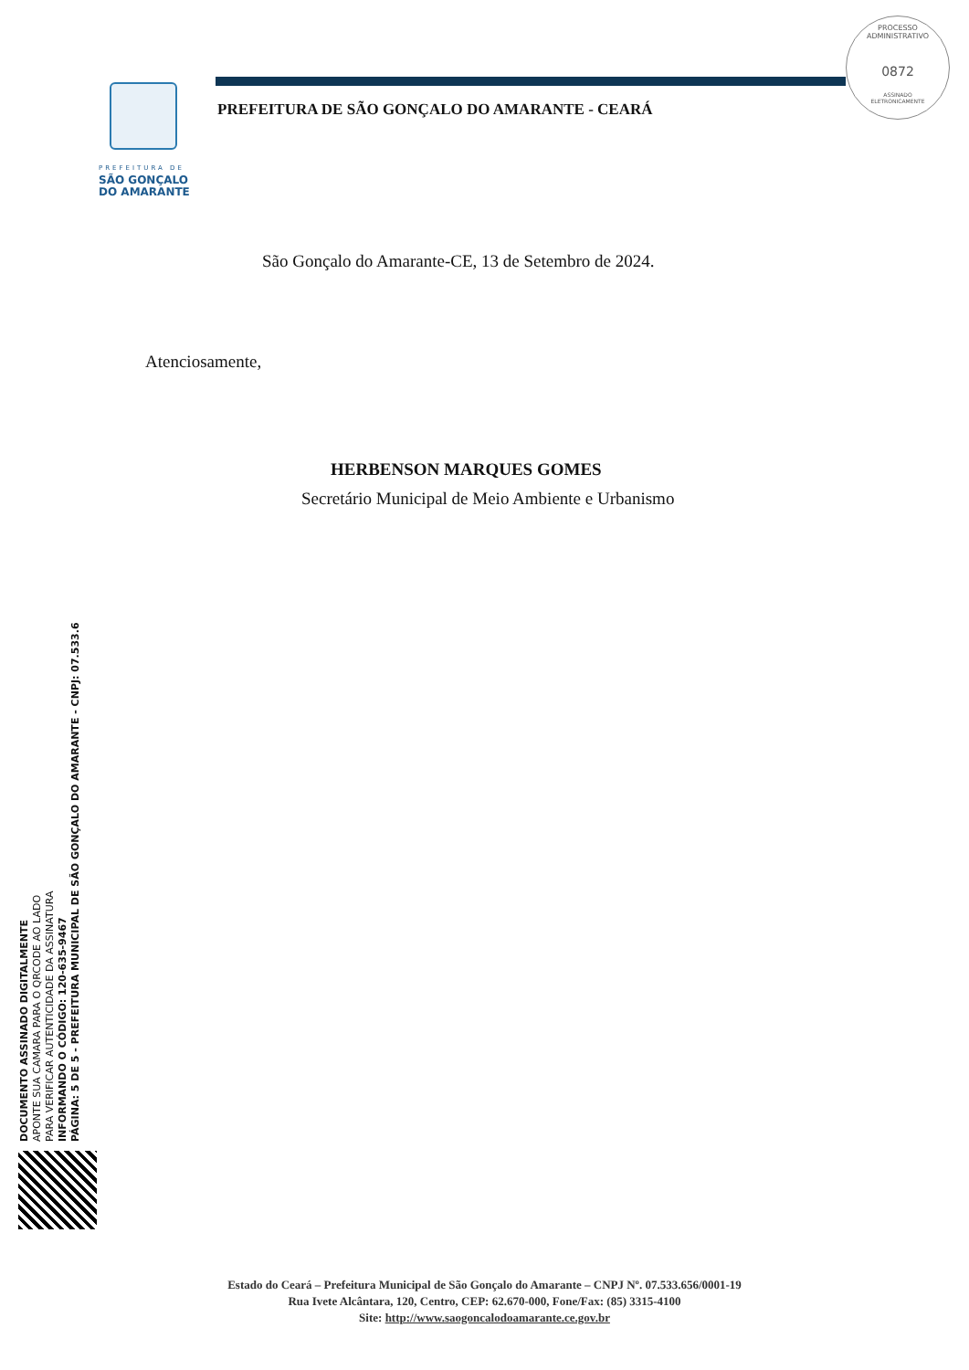PREFEITURA DE
SÃO GONÇALO
DO AMARANTE
PREFEITURA DE SÃO GONÇALO DO AMARANTE - CEARÁ
PROCESSO ADMINISTRATIVO
0872
ASSINADO
ELETRONICAMENTE
São Gonçalo do Amarante-CE, 13 de Setembro de 2024.
Atenciosamente,
HERBENSON MARQUES GOMES
Secretário Municipal de Meio Ambiente e Urbanismo
DOCUMENTO ASSINADO DIGITALMENTE
APONTE SUA CAMARA PARA O QRCODE AO LADO
PARA VERIFICAR AUTENTICIDADE DA ASSINATURA
INFORMANDO O CÓDIGO: 120-635-9467
PÁGINA: 5 DE 5 - PREFEITURA MUNICIPAL DE SÃO GONÇALO DO AMARANTE - CNPJ: 07.533.6
Estado do Ceará – Prefeitura Municipal de São Gonçalo do Amarante – CNPJ Nº. 07.533.656/0001-19
Rua Ivete Alcântara, 120, Centro, CEP: 62.670-000, Fone/Fax: (85) 3315-4100
Site: http://www.saogoncalodoamarante.ce.gov.br